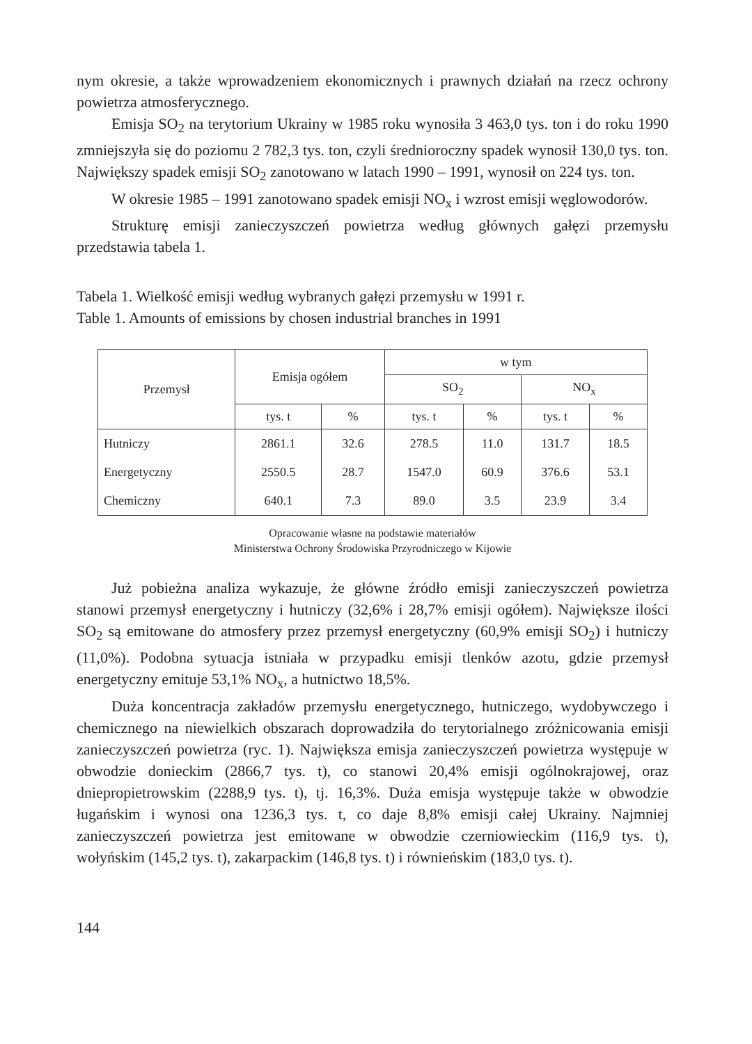nym okresie, a także wprowadzeniem ekonomicznych i prawnych działań na rzecz ochrony powietrza atmosferycznego.
Emisja SO<sub>2</sub> na terytorium Ukrainy w 1985 roku wynosiła 3 463,0 tys. ton i do roku 1990 zmniejszyła się do poziomu 2 782,3 tys. ton, czyli średnioroczny spadek wynosił 130,0 tys. ton. Największy spadek emisji SO<sub>2</sub> zanotowano w latach 1990 – 1991, wynosił on 224 tys. ton.
W okresie 1985 – 1991 zanotowano spadek emisji NO<sub>x</sub> i wzrost emisji węglowodorów.
Strukturę emisji zanieczyszczeń powietrza według głównych gałęzi przemysłu przedstawia tabela 1.
Tabela 1. Wielkość emisji według wybranych gałęzi przemysłu w 1991 r.
Table 1. Amounts of emissions by chosen industrial branches in 1991
| Przemysł | Emisja ogółem | | w tym | | | |
| --- | --- | --- | --- | --- | --- | --- |
| | | | SO<sub>2</sub> | | NO<sub>x</sub> | |
| | tys. t | % | tys. t | % | tys. t | % |
| Hutniczy | 2861.1 | 32.6 | 278.5 | 11.0 | 131.7 | 18.5 |
| Energetyczny | 2550.5 | 28.7 | 1547.0 | 60.9 | 376.6 | 53.1 |
| Chemiczny | 640.1 | 7.3 | 89.0 | 3.5 | 23.9 | 3.4 |
Opracowanie własne na podstawie materiałów
Ministerstwa Ochrony Środowiska Przyrodniczego w Kijowie
Już pobieżna analiza wykazuje, że główne źródło emisji zanieczyszczeń powietrza stanowi przemysł energetyczny i hutniczy (32,6% i 28,7% emisji ogółem). Największe ilości SO<sub>2</sub> są emitowane do atmosfery przez przemysł energetyczny (60,9% emisji SO<sub>2</sub>) i hutniczy (11,0%). Podobna sytuacja istniała w przypadku emisji tlenków azotu, gdzie przemysł energetyczny emituje 53,1% NO<sub>x</sub>, a hutnictwo 18,5%.
Duża koncentracja zakładów przemysłu energetycznego, hutniczego, wydobywczego i chemicznego na niewielkich obszarach doprowadziła do terytorialnego zróżnicowania emisji zanieczyszczeń powietrza (ryc. 1). Największa emisja zanieczyszczeń powietrza występuje w obwodzie donieckim (2866,7 tys. t), co stanowi 20,4% emisji ogólnokrajowej, oraz dniepropietrowskim (2288,9 tys. t), tj. 16,3%. Duża emisja występuje także w obwodzie ługańskim i wynosi ona 1236,3 tys. t, co daje 8,8% emisji całej Ukrainy. Najmniej zanieczyszczeń powietrza jest emitowane w obwodzie czerniowieckim (116,9 tys. t), wołyńskim (145,2 tys. t), zakarpackim (146,8 tys. t) i równieńskim (183,0 tys. t).
144